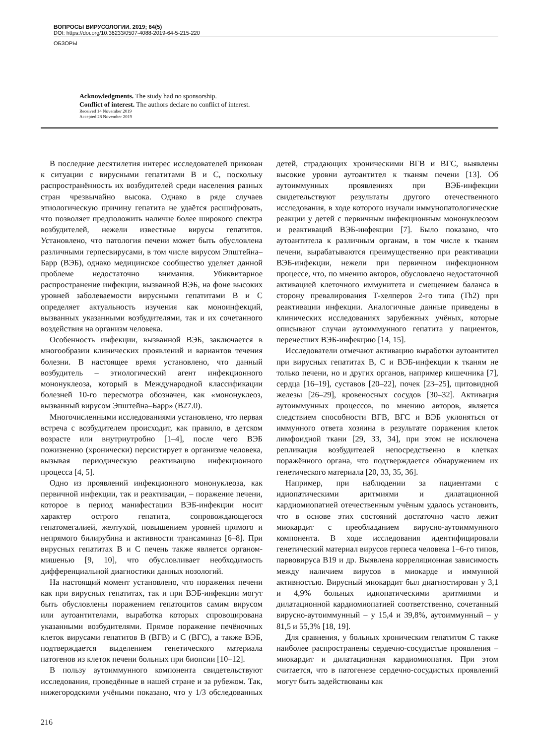ВОПРОСЫ ВИРУСОЛОГИИ. 2019; 64(5)
DOI: https://doi.org/10.36233/0507-4088-2019-64-5-215-220
ОБЗОРЫ
Acknowledgments. The study had no sponsorship.
Conflict of interest. The authors declare no conflict of interest.
Received 14 November 2019
Accepted 28 November 2019
В последние десятилетия интерес исследователей прикован к ситуации с вирусными гепатитами В и С, поскольку распространённость их возбудителей среди населения разных стран чрезвычайно высока. Однако в ряде случаев этиологическую причину гепатита не удаётся расшифровать, что позволяет предположить наличие более широкого спектра возбудителей, нежели известные вирусы гепатитов. Установлено, что патология печени может быть обусловлена различными герпесвирусами, в том числе вирусом Эпштейна–Барр (ВЭБ), однако медицинское сообщество уделяет данной проблеме недостаточно внимания. Убиквитарное распространение инфекции, вызванной ВЭБ, на фоне высоких уровней заболеваемости вирусными гепатитами В и С определяет актуальность изучения как моноинфекций, вызванных указанными возбудителями, так и их сочетанного воздействия на организм человека.
Особенность инфекции, вызванной ВЭБ, заключается в многообразии клинических проявлений и вариантов течения болезни. В настоящее время установлено, что данный возбудитель – этиологический агент инфекционного мононуклеоза, который в Международной классификации болезней 10-го пересмотра обозначен, как «мононуклеоз, вызванный вирусом Эпштейна–Барр» (В27.0).
Многочисленными исследованиями установлено, что первая встреча с возбудителем происходит, как правило, в детском возрасте или внутриутробно [1–4], после чего ВЭБ пожизненно (хронически) персистирует в организме человека, вызывая периодическую реактивацию инфекционного процесса [4, 5].
Одно из проявлений инфекционного мононуклеоза, как первичной инфекции, так и реактивации, – поражение печени, которое в период манифестации ВЭБ-инфекции носит характер острого гепатита, сопровождающегося гепатомегалией, желтухой, повышением уровней прямого и непрямого билирубина и активности трансаминаз [6–8]. При вирусных гепатитах В и С печень также является органом-мишенью [9, 10], что обусловливает необходимость дифференциальной диагностики данных нозологий.
На настоящий момент установлено, что поражения печени как при вирусных гепатитах, так и при ВЭБ-инфекции могут быть обусловлены поражением гепатоцитов самим вирусом или аутоантителами, выработка которых спровоцирована указанными возбудителями. Прямое поражение печёночных клеток вирусами гепатитов В (ВГВ) и С (ВГС), а также ВЭБ, подтверждается выделением генетического материала патогенов из клеток печени больных при биопсии [10–12].
В пользу аутоиммунного компонента свидетельствуют исследования, проведённые в нашей стране и за рубежом. Так, нижегородскими учёными показано, что у 1/3 обследованных детей, страдающих хроническими ВГВ и ВГС, выявлены высокие уровни аутоантител к тканям печени [13]. Об аутоиммунных проявлениях при ВЭБ-инфекции свидетельствуют результаты другого отечественного исследования, в ходе которого изучали иммунопатологические реакции у детей с первичным инфекционным мононуклеозом и реактиваций ВЭБ-инфекции [7]. Было показано, что аутоантитела к различным органам, в том числе к тканям печени, вырабатываются преимущественно при реактивации ВЭБ-инфекции, нежели при первичном инфекционном процессе, что, по мнению авторов, обусловлено недостаточной активацией клеточного иммунитета и смещением баланса в сторону превалирования Т-хелперов 2-го типа (Th2) при реактивации инфекции. Аналогичные данные приведены в клинических исследованиях зарубежных учёных, которые описывают случаи аутоиммунного гепатита у пациентов, перенесших ВЭБ-инфекцию [14, 15].
Исследователи отмечают активацию выработки аутоантител при вирусных гепатитах В, С и ВЭБ-инфекции к тканям не только печени, но и других органов, например кишечника [7], сердца [16–19], суставов [20–22], почек [23–25], щитовидной железы [26–29], кровеносных сосудов [30–32]. Активация аутоиммунных процессов, по мнению авторов, является следствием способности ВГВ, ВГС и ВЭБ уклоняться от иммунного ответа хозяина в результате поражения клеток лимфоидной ткани [29, 33, 34], при этом не исключена репликация возбудителей непосредственно в клетках поражённого органа, что подтверждается обнаружением их генетического материала [20, 33, 35, 36].
Например, при наблюдении за пациентами с идиопатическими аритмиями и дилатационной кардиомиопатией отечественным учёным удалось установить, что в основе этих состояний достаточно часто лежит миокардит с преобладанием вирусно-аутоиммунного компонента. В ходе исследования идентифицировали генетический материал вирусов герпеса человека 1–6-го типов, парвовируса В19 и др. Выявлена корреляционная зависимость между наличием вирусов в миокарде и иммунной активностью. Вирусный миокардит был диагностирован у 3,1 и 4,9% больных идиопатическими аритмиями и дилатационной кардиомиопатией соответственно, сочетанный вирусно-аутоиммунный – у 15,4 и 39,8%, аутоиммунный – у 81,5 и 55,3% [18, 19].
Для сравнения, у больных хроническим гепатитом С также наиболее распространены сердечно-сосудистые проявления – миокардит и дилатационная кардиомиопатия. При этом считается, что в патогенезе сердечно-сосудистых проявлений могут быть задействованы как
216